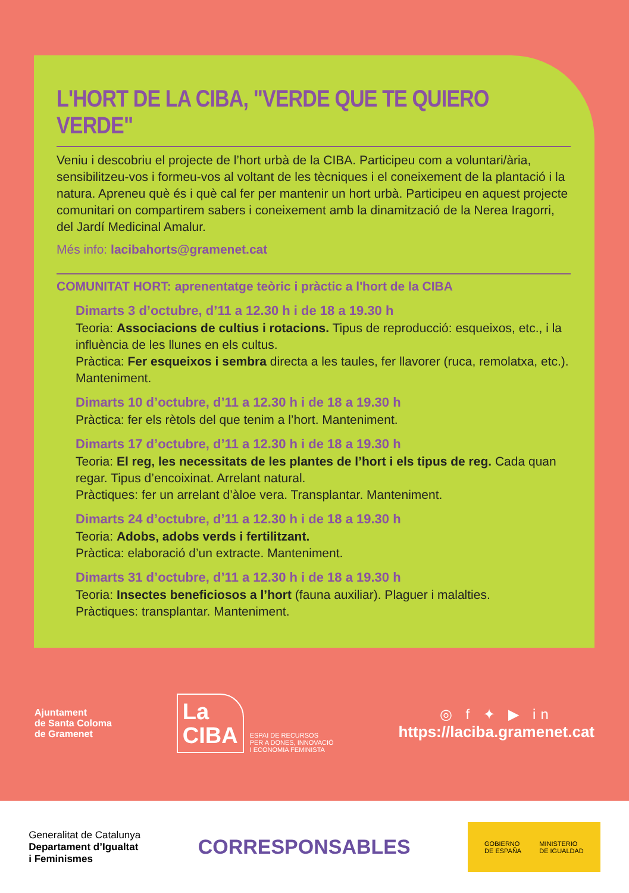L'HORT DE LA CIBA, "VERDE QUE TE QUIERO VERDE"
Veniu i descobriu el projecte de l’hort urbà de la CIBA. Participeu com a voluntari/ària, sensibilitzeu-vos i formeu-vos al voltant de les tècniques i el coneixement de la plantació i la natura. Apreneu què és i què cal fer per mantenir un hort urbà. Participeu en aquest projecte comunitari on compartirem sabers i coneixement amb la dinamització de la Nerea Iragorri, del Jardí Medicinal Amalur.
Més info: lacibahorts@gramenet.cat
COMUNITAT HORT: aprenentatge teòric i pràctic a l'hort de la CIBA
Dimarts 3 d’octubre, d’11 a 12.30 h i de 18 a 19.30 h
Teoria: Associacions de cultius i rotacions. Tipus de reproducció: esqueixos, etc., i la influència de les llunes en els cultus.
Pràctica: Fer esqueixos i sembra directa a les taules, fer llavorer (ruca, remolatxa, etc.). Manteniment.
Dimarts 10 d’octubre, d’11 a 12.30 h i de 18 a 19.30 h
Pràctica: fer els rètols del que tenim a l’hort. Manteniment.
Dimarts 17 d’octubre, d’11 a 12.30 h i de 18 a 19.30 h
Teoria: El reg, les necessitats de les plantes de l’hort i els tipus de reg. Cada quan regar. Tipus d’encoixinat. Arrelant natural.
Pràctiques: fer un arrelant d’àloe vera. Transplantar. Manteniment.
Dimarts 24 d’octubre, d’11 a 12.30 h i de 18 a 19.30 h
Teoria: Adobs, adobs verds i fertilitzant.
Pràctica: elaboració d’un extracte. Manteniment.
Dimarts 31 d’octubre, d’11 a 12.30 h i de 18 a 19.30 h
Teoria: Insectes beneficiosos a l’hort (fauna auxiliar). Plaguer i malalties.
Pràctiques: transplantar. Manteniment.
Ajuntament
de Santa Coloma
de Gramenet
La
CIBA
ESPAI DE RECURSOS
PER A DONES, INNOVACIÓ
I ECONOMIA FEMINISTA
◎ f ✦ ▶ in
https://laciba.gramenet.cat
Generalitat de Catalunya
Departament d’Igualtat
i Feminismes
CORRESPONSABLES
GOBIERNO
DE ESPAÑA MINISTERIO
DE IGUALDAD